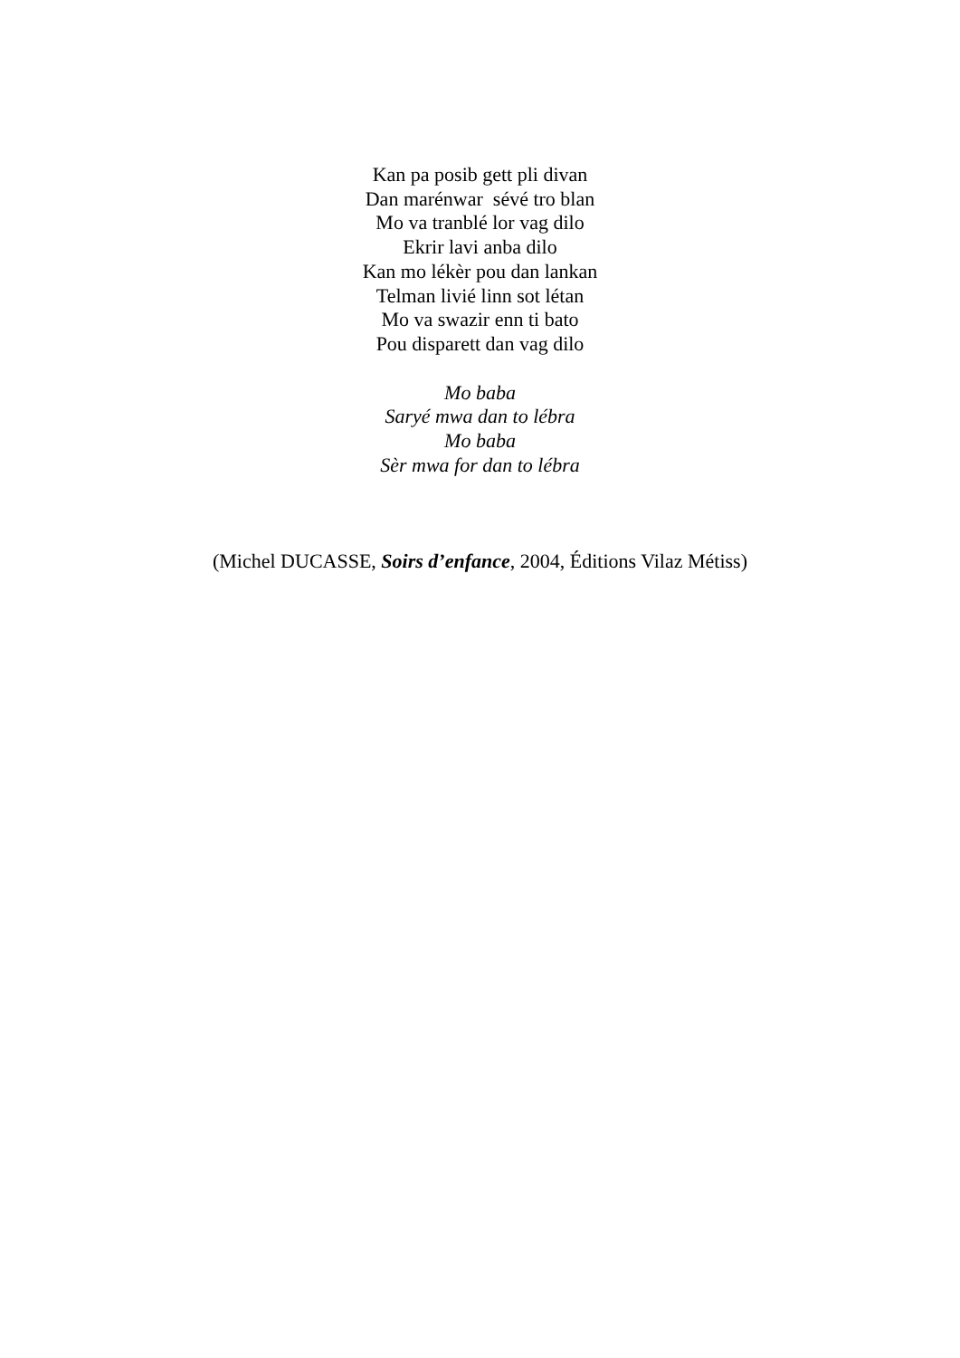Kan pa posib gett pli divan
Dan marénwar sévé tro blan
Mo va tranblé lor vag dilo
Ekrir lavi anba dilo
Kan mo lékèr pou dan lankan
Telman livié linn sot létan
Mo va swazir enn ti bato
Pou disparett dan vag dilo
Mo baba
Saryé mwa dan to lébra
Mo baba
Sèr mwa for dan to lébra
(Michel DUCASSE, Soirs d’enfance, 2004, Éditions Vilaz Métiss)